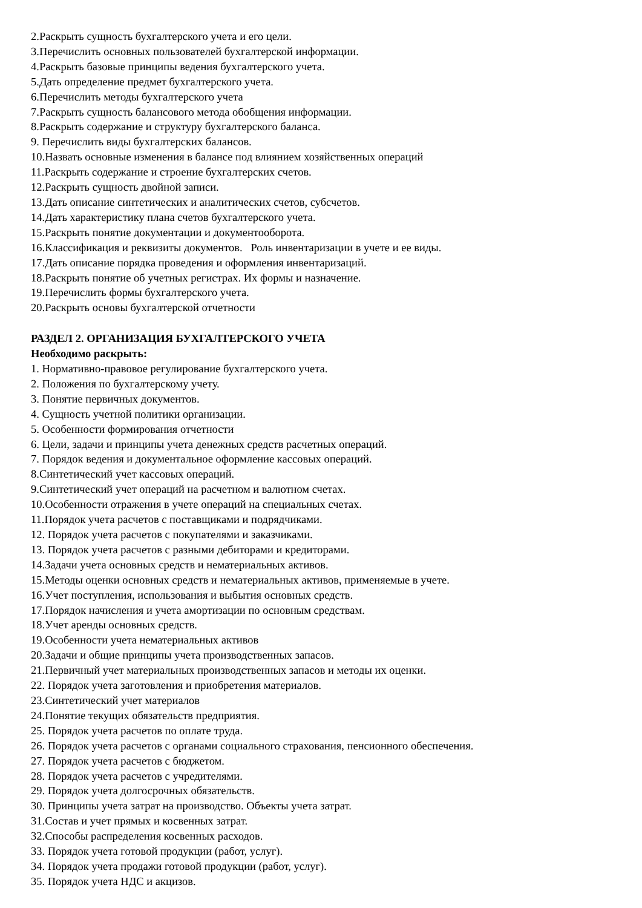2.Раскрыть сущность бухгалтерского учета и его цели.
3.Перечислить основных пользователей бухгалтерской информации.
4.Раскрыть базовые принципы ведения бухгалтерского учета.
5.Дать определение предмет бухгалтерского учета.
6.Перечислить методы бухгалтерского учета
7.Раскрыть сущность балансового метода обобщения информации.
8.Раскрыть содержание и структуру бухгалтерского баланса.
9. Перечислить виды бухгалтерских балансов.
10.Назвать основные изменения в балансе под влиянием хозяйственных операций
11.Раскрыть содержание и строение бухгалтерских счетов.
12.Раскрыть сущность двойной записи.
13.Дать описание синтетических и аналитических счетов, субсчетов.
14.Дать характеристику плана счетов бухгалтерского учета.
15.Раскрыть понятие документации и документооборота.
16.Классификация и реквизиты документов. Роль инвентаризации в учете и ее виды.
17.Дать описание порядка проведения и оформления инвентаризаций.
18.Раскрыть понятие об учетных регистрах. Их формы и назначение.
19.Перечислить формы бухгалтерского учета.
20.Раскрыть основы бухгалтерской отчетности
РАЗДЕЛ 2. ОРГАНИЗАЦИЯ БУХГАЛТЕРСКОГО УЧЕТА
Необходимо раскрыть:
1. Нормативно-правовое регулирование бухгалтерского учета.
2. Положения по бухгалтерскому учету.
3. Понятие первичных документов.
4. Сущность учетной политики организации.
5. Особенности формирования отчетности
6. Цели, задачи и принципы учета денежных средств расчетных операций.
7. Порядок ведения и документальное оформление кассовых операций.
8.Синтетический учет кассовых операций.
9.Синтетический учет операций на расчетном и валютном счетах.
10.Особенности отражения в учете операций на специальных счетах.
11.Порядок учета расчетов с поставщиками и подрядчиками.
12. Порядок учета расчетов с покупателями и заказчиками.
13. Порядок учета расчетов с разными дебиторами и кредиторами.
14.Задачи учета основных средств и нематериальных активов.
15.Методы оценки основных средств и нематериальных активов, применяемые в учете.
16.Учет поступления, использования и выбытия основных средств.
17.Порядок начисления и учета амортизации по основным средствам.
18.Учет аренды основных средств.
19.Особенности учета нематериальных активов
20.Задачи и общие принципы учета производственных запасов.
21.Первичный учет материальных производственных запасов и методы их оценки.
22. Порядок учета заготовления и приобретения материалов.
23.Синтетический учет материалов
24.Понятие текущих обязательств предприятия.
25. Порядок учета расчетов по оплате труда.
26. Порядок учета расчетов с органами социального страхования, пенсионного обеспечения.
27. Порядок учета расчетов с бюджетом.
28. Порядок учета расчетов с учредителями.
29. Порядок учета долгосрочных обязательств.
30. Принципы учета затрат на производство. Объекты учета затрат.
31.Состав и учет прямых и косвенных затрат.
32.Способы распределения косвенных расходов.
33. Порядок учета готовой продукции (работ, услуг).
34. Порядок учета продажи готовой продукции (работ, услуг).
35. Порядок учета НДС и акцизов.